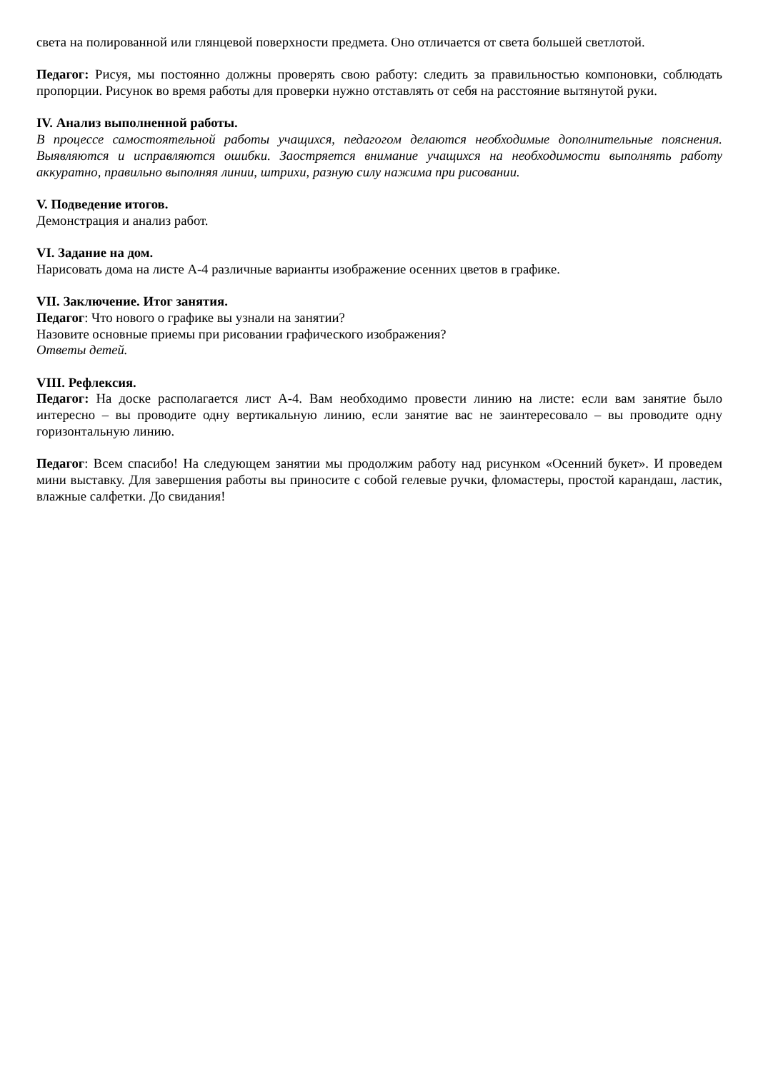света на полированной или глянцевой поверхности предмета. Оно отличается от света большей светлотой.
Педагог: Рисуя, мы постоянно должны проверять свою работу: следить за правильностью компоновки, соблюдать пропорции. Рисунок во время работы для проверки нужно отставлять от себя на расстояние вытянутой руки.
IV. Анализ выполненной работы.
В процессе самостоятельной работы учащихся, педагогом делаются необходимые дополнительные пояснения. Выявляются и исправляются ошибки. Заостряется внимание учащихся на необходимости выполнять работу аккуратно, правильно выполняя линии, штрихи, разную силу нажима при рисовании.
V. Подведение итогов.
Демонстрация и анализ работ.
VI. Задание на дом.
Нарисовать дома на листе А-4 различные варианты изображение осенних цветов в графике.
VII. Заключение. Итог занятия.
Педагог: Что нового о графике вы узнали на занятии?
Назовите основные приемы при рисовании графического изображения?
Ответы детей.
VIII. Рефлексия.
Педагог: На доске располагается лист А-4. Вам необходимо провести линию на листе: если вам занятие было интересно – вы проводите одну вертикальную линию, если занятие вас не заинтересовало – вы проводите одну горизонтальную линию.
Педагог: Всем спасибо! На следующем занятии мы продолжим работу над рисунком «Осенний букет». И проведем мини выставку. Для завершения работы вы приносите с собой гелевые ручки, фломастеры, простой карандаш, ластик, влажные салфетки. До свидания!